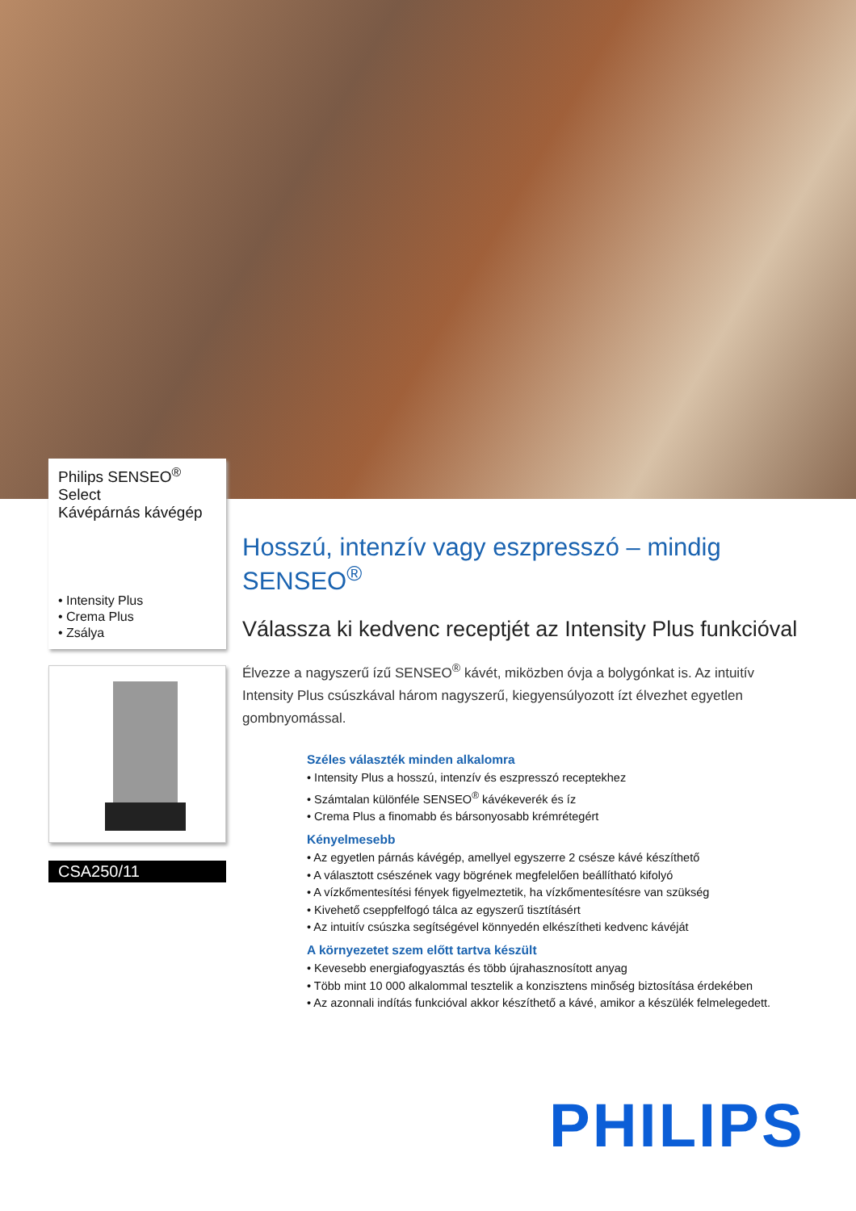Philips SENSEO<sup>®</sup>
Select
Kávépárnás kávégép
• Intensity Plus
• Crema Plus
• Zsálya
CSA250/11
Hosszú, intenzív vagy eszpresszó – mindig SENSEO<sup>®</sup>
Válassza ki kedvenc receptjét az Intensity Plus funkcióval
Élvezze a nagyszerű ízű SENSEO<sup>®</sup> kávét, miközben óvja a bolygónkat is. Az intuitív Intensity Plus csúszkával három nagyszerű, kiegyensúlyozott ízt élvezhet egyetlen gombnyomással.
Széles választék minden alkalomra
• Intensity Plus a hosszú, intenzív és eszpresszó receptekhez
• Számtalan különféle SENSEO<sup>®</sup> kávékeverék és íz
• Crema Plus a finomabb és bársonyosabb krémrétegért
Kényelmesebb
• Az egyetlen párnás kávégép, amellyel egyszerre 2 csésze kávé készíthető
• A választott csészének vagy bögrének megfelelően beállítható kifolyó
• A vízkőmentesítési fények figyelmeztetik, ha vízkőmentesítésre van szükség
• Kivehető cseppfelfogó tálca az egyszerű tisztításért
• Az intuitív csúszka segítségével könnyedén elkészítheti kedvenc kávéját
A környezetet szem előtt tartva készült
• Kevesebb energiafogyasztás és több újrahasznosított anyag
• Több mint 10 000 alkalommal tesztelik a konzisztens minőség biztosítása érdekében
• Az azonnali indítás funkcióval akkor készíthető a kávé, amikor a készülék felmelegedett.
PHILIPS